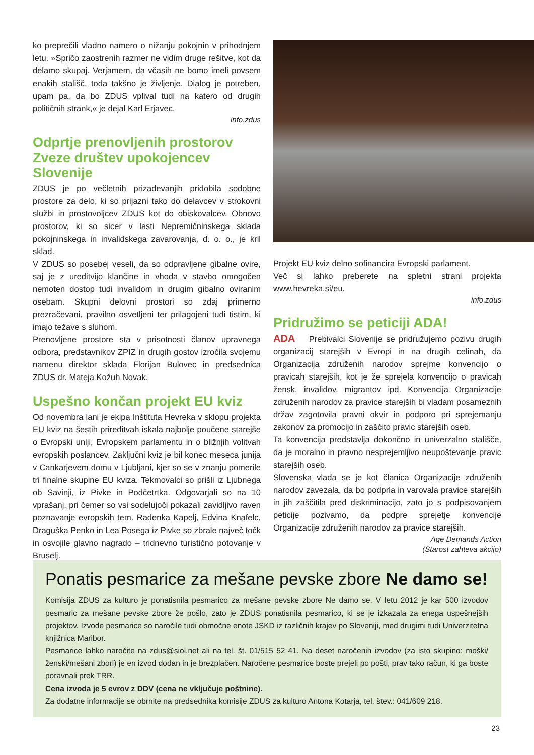ko preprečili vladno namero o nižanju pokojnin v prihodnjem letu. »Spričo zaostrenih razmer ne vidim druge rešitve, kot da delamo skupaj. Verjamem, da včasih ne bomo imeli povsem enakih stališč, toda takšno je življenje. Dialog je potreben, upam pa, da bo ZDUS vplival tudi na katero od drugih političnih strank,« je dejal Karl Erjavec.
info.zdus
Odprtje prenovljenih prostorov Zveze društev upokojencev Slovenije
ZDUS je po večletnih prizadevanjih pridobila sodobne prostore za delo, ki so prijazni tako do delavcev v strokovni službi in prostovoljcev ZDUS kot do obiskovalcev. Obnovo prostorov, ki so sicer v lasti Nepremičninskega sklada pokojninskega in invalidskega zavarovanja, d. o. o., je kril sklad.
V ZDUS so posebej veseli, da so odpravljene gibalne ovire, saj je z ureditvijo klančine in vhoda v stavbo omogočen nemoten dostop tudi invalidom in drugim gibalno oviranim osebam. Skupni delovni prostori so zdaj primerno prezračevani, pravilno osvetljeni ter prilagojeni tudi tistim, ki imajo težave s sluhom.
Prenovljene prostore sta v prisotnosti članov upravnega odbora, predstavnikov ZPIZ in drugih gostov izročila svojemu namenu direktor sklada Florijan Bulovec in predsednica ZDUS dr. Mateja Kožuh Novak.
Uspešno končan projekt EU kviz
Od novembra lani je ekipa Inštituta Hevreka v sklopu projekta EU kviz na šestih prireditvah iskala najbolje poučene starejše o Evropski uniji, Evropskem parlamentu in o bližnjih volitvah evropskih poslancev. Zaključni kviz je bil konec meseca junija v Cankarjevem domu v Ljubljani, kjer so se v znanju pomerile tri finalne skupine EU kviza. Tekmovalci so prišli iz Ljubnega ob Savinji, iz Pivke in Podčetrtka. Odgovarjali so na 10 vprašanj, pri čemer so vsi sodelujoči pokazali zavidljivo raven poznavanje evropskih tem. Radenka Kapelj, Edvina Knafelc, Draguška Penko in Lea Posega iz Pivke so zbrale največ točk in osvojile glavno nagrado – tridnevno turistično potovanje v Bruselj.
Projekt EU kviz delno sofinancira Evropski parlament.
Več si lahko preberete na spletni strani projekta www.hevreka.si/eu.
info.zdus
Pridružimo se peticiji ADA!
ADA Prebivalci Slovenije se pridružujemo pozivu drugih organizacij starejših v Evropi in na drugih celinah, da Organizacija združenih narodov sprejme konvencijo o pravicah starejših, kot je že sprejela konvencijo o pravicah žensk, invalidov, migrantov ipd. Konvencija Organizacije združenih narodov za pravice starejših bi vladam posameznih držav zagotovila pravni okvir in podporo pri sprejemanju zakonov za promocijo in zaščito pravic starejših oseb.
Ta konvencija predstavlja dokončno in univerzalno stališče, da je moralno in pravno nesprejemljivo neupoštevanje pravic starejših oseb.
Slovenska vlada se je kot članica Organizacije združenih narodov zavezala, da bo podprla in varovala pravice starejših in jih zaščitila pred diskriminacijo, zato jo s podpisovanjem peticije pozivamo, da podpre sprejetje konvencije Organizacije združenih narodov za pravice starejših.
Age Demands Action
(Starost zahteva akcijo)
Ponatis pesmarice za mešane pevske zbore Ne damo se!
Komisija ZDUS za kulturo je ponatisnila pesmarico za mešane pevske zbore Ne damo se. V letu 2012 je kar 500 izvodov pesmaric za mešane pevske zbore že pošlo, zato je ZDUS ponatisnila pesmarico, ki se je izkazala za enega uspešnejših projektov. Izvode pesmarice so naročile tudi območne enote JSKD iz različnih krajev po Sloveniji, med drugimi tudi Univerzitetna knjižnica Maribor.
Pesmarice lahko naročite na zdus@siol.net ali na tel. št. 01/515 52 41. Na deset naročenih izvodov (za isto skupino: moški/ženski/mešani zbori) je en izvod dodan in je brezplačen. Naročene pesmarice boste prejeli po pošti, prav tako račun, ki ga boste poravnali prek TRR.
Cena izvoda je 5 evrov z DDV (cena ne vključuje poštnine).
Za dodatne informacije se obrnite na predsednika komisije ZDUS za kulturo Antona Kotarja, tel. štev.: 041/609 218.
23